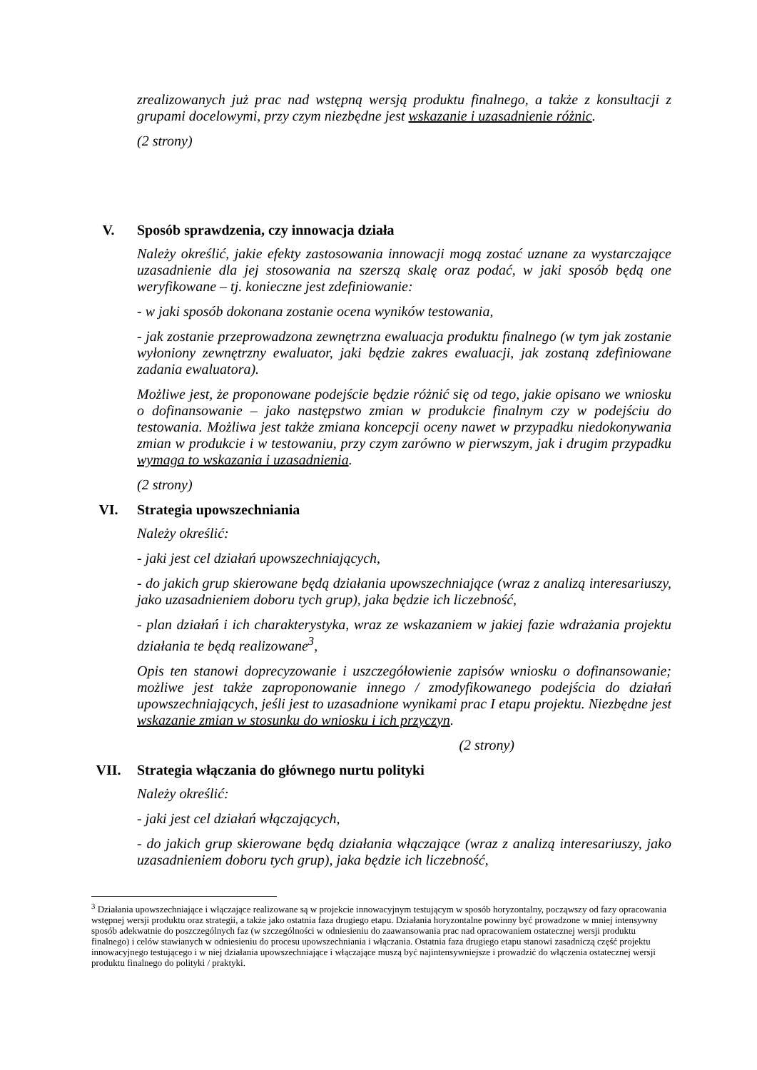zrealizowanych już prac nad wstępną wersją produktu finalnego, a także z konsultacji z grupami docelowymi, przy czym niezbędne jest wskazanie i uzasadnienie różnic.
(2 strony)
V. Sposób sprawdzenia, czy innowacja działa
Należy określić, jakie efekty zastosowania innowacji mogą zostać uznane za wystarczające uzasadnienie dla jej stosowania na szerszą skalę oraz podać, w jaki sposób będą one weryfikowane – tj. konieczne jest zdefiniowanie:
- w jaki sposób dokonana zostanie ocena wyników testowania,
- jak zostanie przeprowadzona zewnętrzna ewaluacja produktu finalnego (w tym jak zostanie wyłoniony zewnętrzny ewaluator, jaki będzie zakres ewaluacji, jak zostaną zdefiniowane zadania ewaluatora).
Możliwe jest, że proponowane podejście będzie różnić się od tego, jakie opisano we wniosku o dofinansowanie – jako następstwo zmian w produkcie finalnym czy w podejściu do testowania. Możliwa jest także zmiana koncepcji oceny nawet w przypadku niedokonywania zmian w produkcie i w testowaniu, przy czym zarówno w pierwszym, jak i drugim przypadku wymaga to wskazania i uzasadnienia.
(2 strony)
VI. Strategia upowszechniania
Należy określić:
- jaki jest cel działań upowszechniających,
- do jakich grup skierowane będą działania upowszechniające (wraz z analizą interesariuszy, jako uzasadnieniem doboru tych grup), jaka będzie ich liczebność,
- plan działań i ich charakterystyka, wraz ze wskazaniem w jakiej fazie wdrażania projektu działania te będą realizowane<sup>3</sup>,
Opis ten stanowi doprecyzowanie i uszczegółowienie zapisów wniosku o dofinansowanie; możliwe jest także zaproponowanie innego / zmodyfikowanego podejścia do działań upowszechniających, jeśli jest to uzasadnione wynikami prac I etapu projektu. Niezbędne jest wskazanie zmian w stosunku do wniosku i ich przyczyn.
(2 strony)
VII. Strategia włączania do głównego nurtu polityki
Należy określić:
- jaki jest cel działań włączających,
- do jakich grup skierowane będą działania włączające (wraz z analizą interesariuszy, jako uzasadnieniem doboru tych grup), jaka będzie ich liczebność,
<sup>3</sup> Działania upowszechniające i włączające realizowane są w projekcie innowacyjnym testującym w sposób horyzontalny, począwszy od fazy opracowania wstępnej wersji produktu oraz strategii, a także jako ostatnia faza drugiego etapu. Działania horyzontalne powinny być prowadzone w mniej intensywny sposób adekwatnie do poszczególnych faz (w szczególności w odniesieniu do zaawansowania prac nad opracowaniem ostatecznej wersji produktu finalnego) i celów stawianych w odniesieniu do procesu upowszechniania i włączania. Ostatnia faza drugiego etapu stanowi zasadniczą część projektu innowacyjnego testującego i w niej działania upowszechniające i włączające muszą być najintensywniejsze i prowadzić do włączenia ostatecznej wersji produktu finalnego do polityki / praktyki.